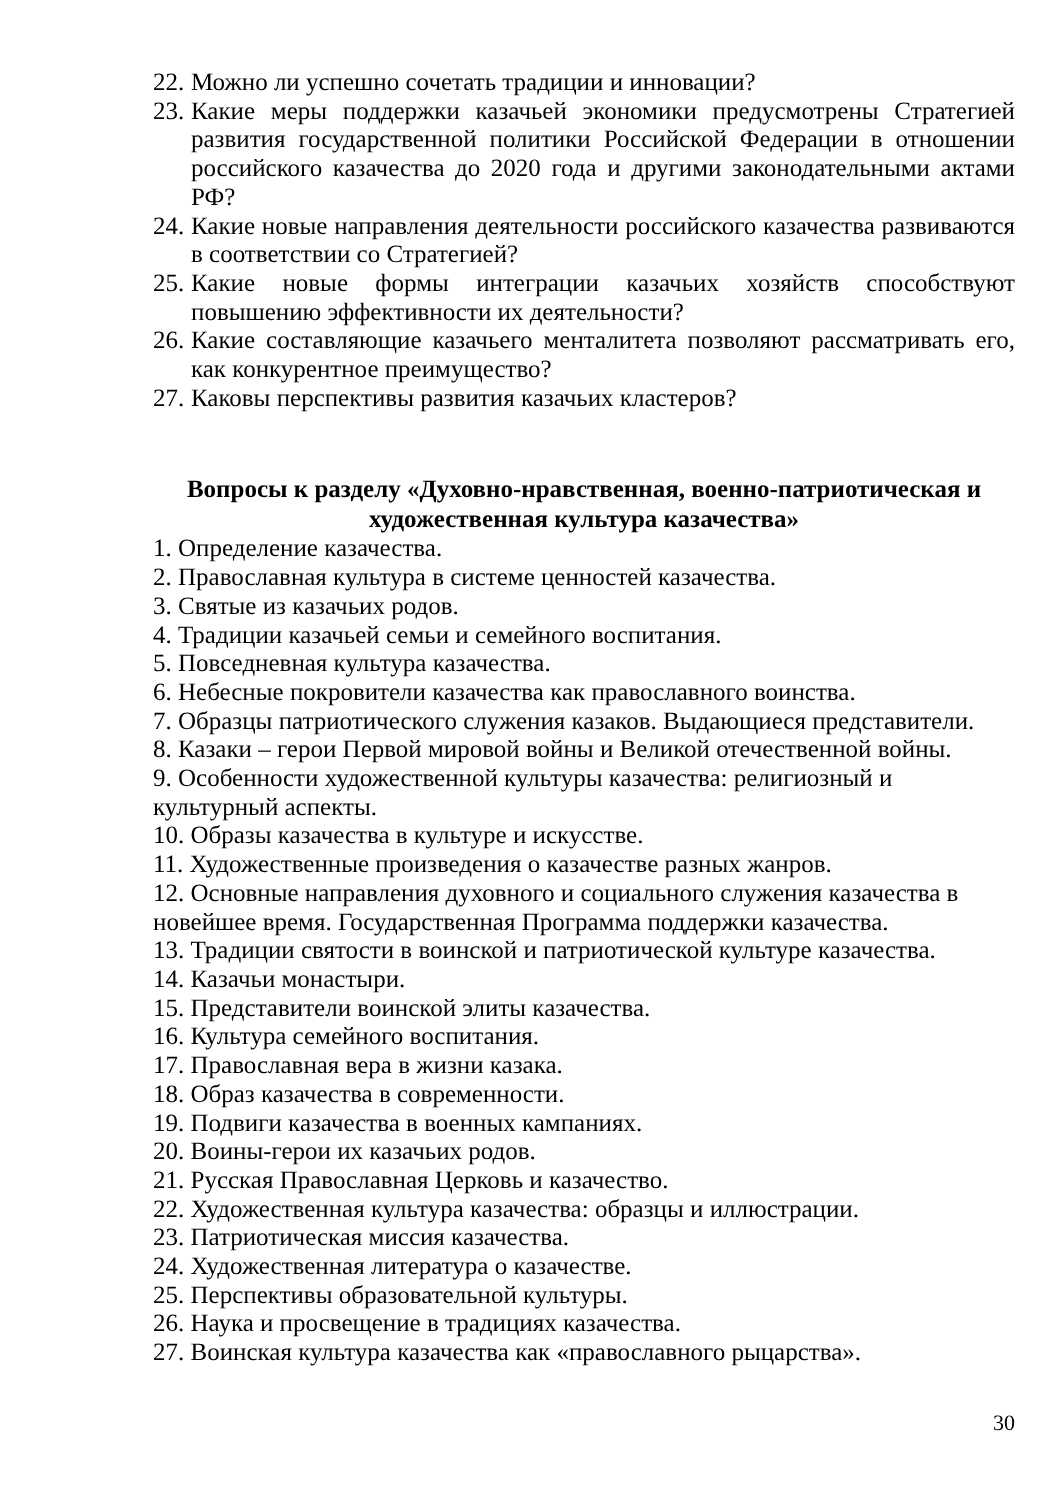22. Можно ли успешно сочетать традиции и инновации?
23. Какие меры поддержки казачьей экономики предусмотрены Стратегией развития государственной политики Российской Федерации в отношении российского казачества до 2020 года и другими законодательными актами РФ?
24. Какие новые направления деятельности российского казачества развиваются в соответствии со Стратегией?
25. Какие новые формы интеграции казачьих хозяйств способствуют повышению эффективности их деятельности?
26. Какие составляющие казачьего менталитета позволяют рассматривать его, как конкурентное преимущество?
27. Каковы перспективы развития казачьих кластеров?
Вопросы к разделу «Духовно-нравственная, военно-патриотическая и художественная культура казачества»
1. Определение казачества.
2. Православная культура в системе ценностей казачества.
3. Святые из казачьих родов.
4. Традиции казачьей семьи и семейного воспитания.
5. Повседневная культура казачества.
6. Небесные покровители казачества как православного воинства.
7. Образцы патриотического служения казаков. Выдающиеся представители.
8. Казаки – герои Первой мировой войны и Великой отечественной войны.
9. Особенности художественной культуры казачества: религиозный и культурный аспекты.
10. Образы казачества в культуре и искусстве.
11. Художественные произведения о казачестве разных жанров.
12. Основные направления духовного и социального служения казачества в новейшее время. Государственная Программа поддержки казачества.
13. Традиции святости в воинской и патриотической культуре казачества.
14. Казачьи монастыри.
15. Представители воинской элиты казачества.
16. Культура семейного воспитания.
17. Православная вера в жизни казака.
18. Образ казачества в современности.
19. Подвиги казачества в военных кампаниях.
20. Воины-герои их казачьих родов.
21. Русская Православная Церковь и казачество.
22. Художественная культура казачества: образцы и иллюстрации.
23. Патриотическая миссия казачества.
24. Художественная литература о казачестве.
25. Перспективы образовательной культуры.
26. Наука и просвещение в традициях казачества.
27. Воинская культура казачества как «православного рыцарства».
30